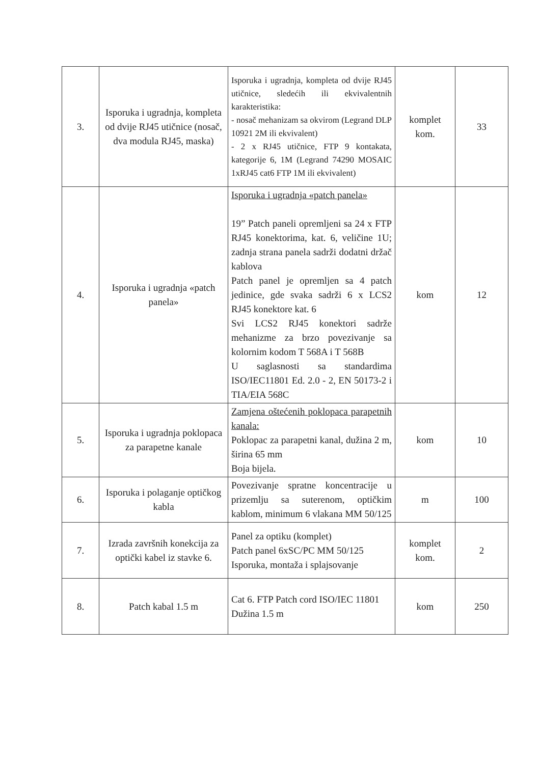| 3. | Isporuka i ugradnja, kompleta od dvije RJ45 utičnice (nosač, dva modula RJ45, maska) | Isporuka i ugradnja, kompleta od dvije RJ45 utičnice, sledećih ili ekvivalentnih karakteristika: - nosač mehanizam sa okvirom (Legrand DLP 10921 2M ili ekvivalent) - 2 x RJ45 utičnice, FTP 9 kontakata, kategorije 6, 1M (Legrand 74290 MOSAIC 1xRJ45 cat6 FTP 1M ili ekvivalent) | komplet kom. | 33 |
| 4. | Isporuka i ugradnja «patch panela» | Isporuka i ugradnja «patch panela» 19” Patch paneli opremljeni sa 24 x FTP RJ45 konektorima, kat. 6, veličine 1U; zadnja strana panela sadrži dodatni držač kablova Patch panel je opremljen sa 4 patch jedinice, gde svaka sadrži 6 x LCS2 RJ45 konektore kat. 6 Svi LCS2 RJ45 konektori sadrže mehanizme za brzo povezivanje sa kolornim kodom T 568A i T 568B U saglasnosti sa standardima ISO/IEC11801 Ed. 2.0 - 2, EN 50173-2 i TIA/EIA 568C | kom | 12 |
| 5. | Isporuka i ugradnja poklopaca za parapetne kanale | Zamjena oštećenih poklopaca parapetnih kanala: Poklopac za parapetni kanal, dužina 2 m, širina 65 mm Boja bijela. | kom | 10 |
| 6. | Isporuka i polaganje optičkog kabla | Povezivanje spratne koncentracije u prizemlju sa suterenom, optičkim kablom, minimum 6 vlakana MM 50/125 | m | 100 |
| 7. | Izrada završnih konekcija za optički kabel iz stavke 6. | Panel za optiku (komplet) Patch panel 6xSC/PC MM 50/125 Isporuka, montaža i splajsovanje | komplet kom. | 2 |
| 8. | Patch kabal 1.5 m | Cat 6. FTP Patch cord ISO/IEC 11801 Dužina 1.5 m | kom | 250 |